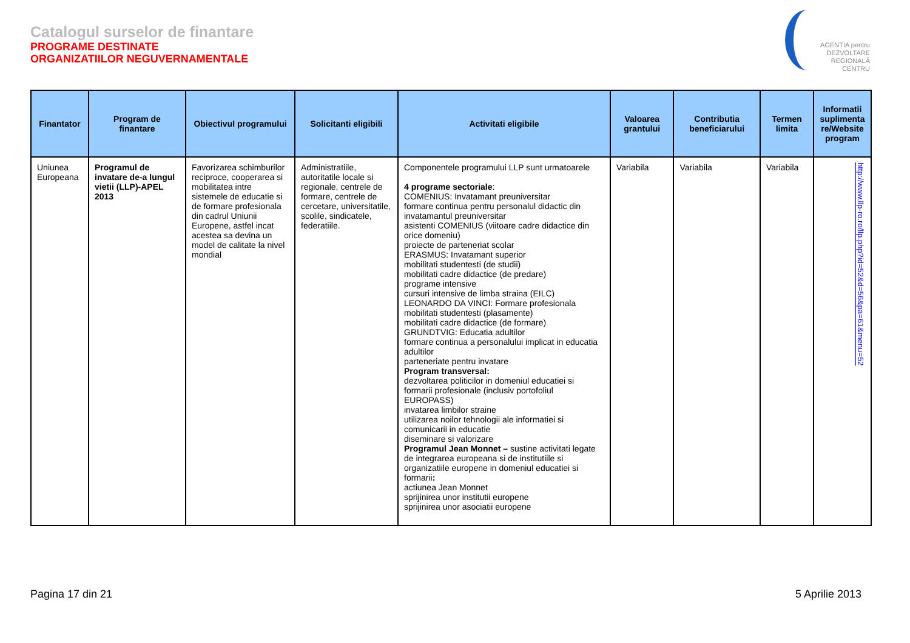Catalogul surselor de finantare
PROGRAME DESTINATE
ORGANIZATIILOR NEGUVERNAMENTALE
AGENȚIA pentru
DEZVOLTARE
REGIONALĂ
CENTRU
| Finantator | Program de finantare | Obiectivul programului | Solicitanti eligibili | Activitati eligibile | Valoarea grantului | Contributia beneficiarului | Termen limita | Informatii suplimenta re/Website program |
| --- | --- | --- | --- | --- | --- | --- | --- | --- |
| Uniunea Europeana | Programul de invatare de-a lungul vietii (LLP)-APEL 2013 | Favorizarea schimburilor reciproce, cooperarea si mobilitatea intre sistemele de educatie si de formare profesionala din cadrul Uniunii Europene, astfel incat acestea sa devina un model de calitate la nivel mondial | Administratiile, autoritatile locale si regionale, centrele de formare, centrele de cercetare, universitatile, scolile, sindicatele, federatiile. | Componentele programului LLP sunt urmatoarele 4 programe sectoriale : COMENIUS: Invatamant preuniversitar formare continua pentru personalul didactic din invatamantul preuniversitar asistenti COMENIUS (viitoare cadre didactice din orice domeniu) proiecte de parteneriat scolar ERASMUS: Invatamant superior mobilitati studentesti (de studii) mobilitati cadre didactice (de predare) programe intensive cursuri intensive de limba straina (EILC) LEONARDO DA VINCI: Formare profesionala mobilitati studentesti (plasamente) mobilitati cadre didactice (de formare) GRUNDTVIG: Educatia adultilor formare continua a personalului implicat in educatia adultilor parteneriate pentru invatare Program transversal: dezvoltarea politicilor in domeniul educatiei si formarii profesionale (inclusiv portofoliul EUROPASS) invatarea limbilor straine utilizarea noilor tehnologii ale informatiei si comunicarii in educatie diseminare si valorizare Programul Jean Monnet – sustine activitati legate de integrarea europeana si de institutiile si organizatiile europene in domeniul educatiei si formarii : actiunea Jean Monnet sprijinirea unor institutii europene sprijinirea unor asociatii europene | Variabila | Variabila | Variabila | http://www.llp-ro.ro/llp.php?id=52&d=56&pa=61&menu=52 |
Pagina 17 din 21 5 Aprilie 2013